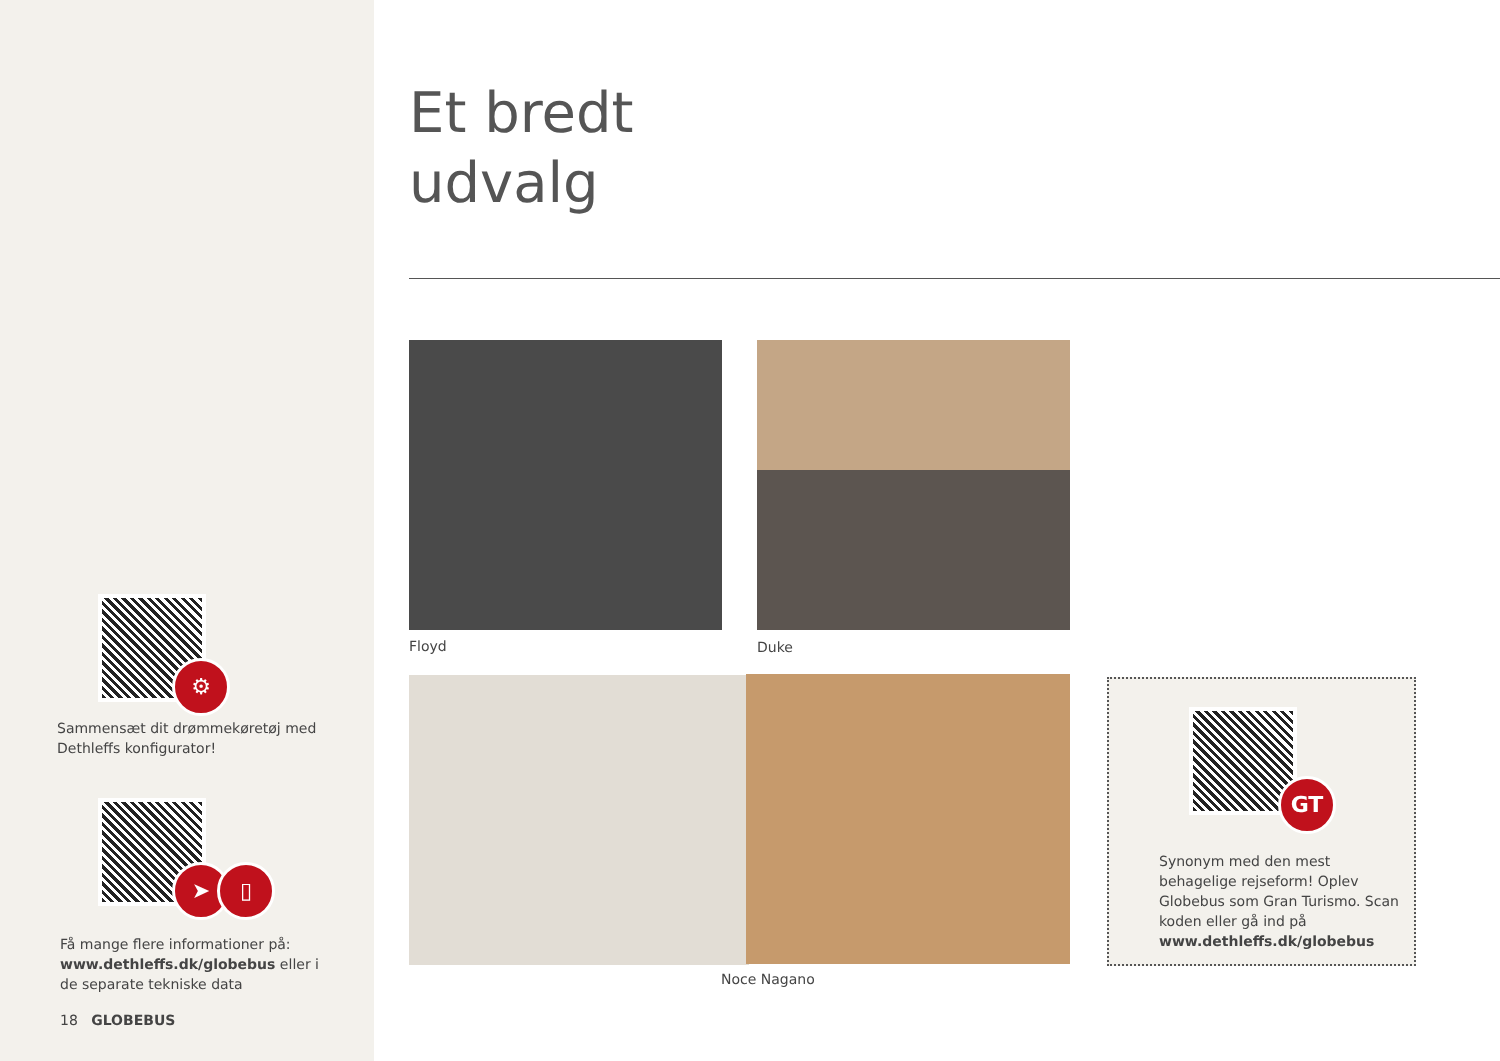⚙
Sammensæt dit drømmekøretøj med Dethleffs konfigurator!
➤ ▯
Få mange flere informationer på: www.dethleffs.dk/globebus eller i de separate tekniske data
18 GLOBEBUS
Et bredt
udvalg
Floyd Duke
Noce Nagano
GT
Synonym med den mest behagelige rejseform! Oplev Globebus som Gran Turismo. Scan koden eller gå ind på www.dethleffs.dk/globebus